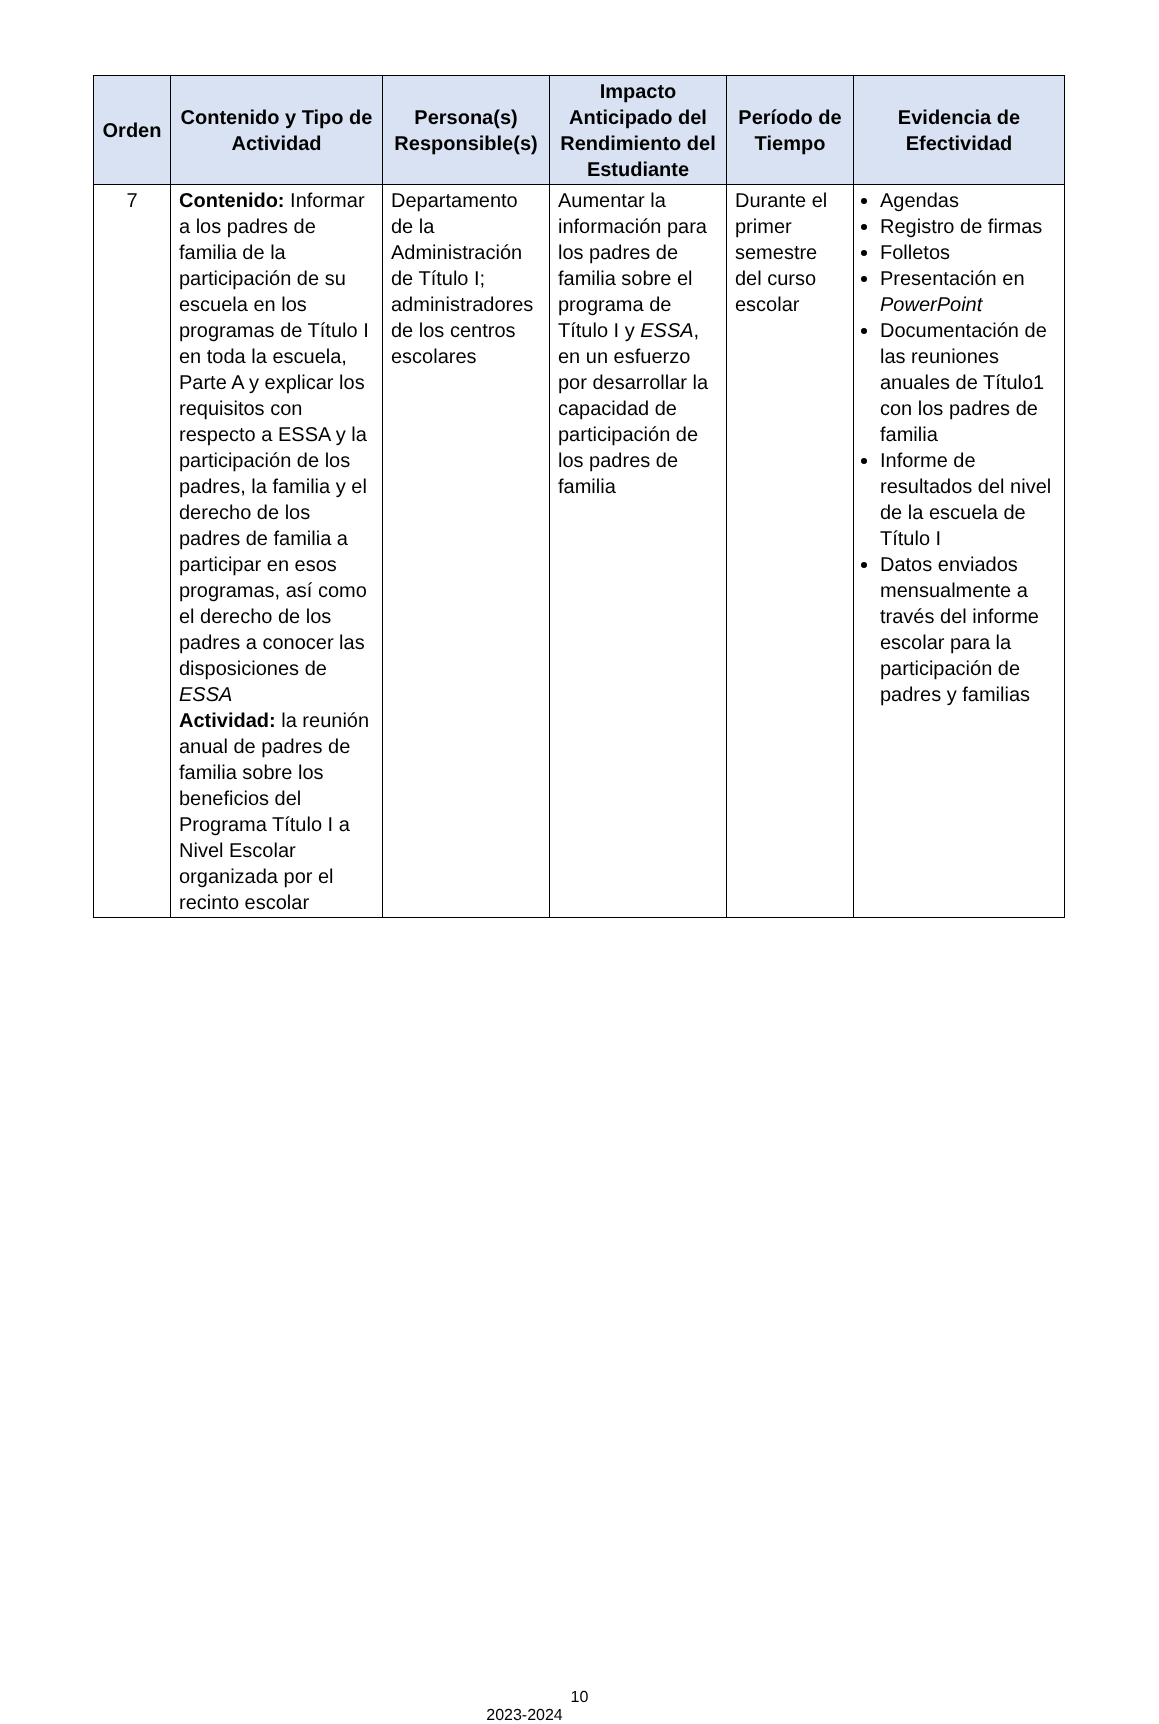| Orden | Contenido y Tipo de Actividad | Persona(s) Responsible(s) | Impacto Anticipado del Rendimiento del Estudiante | Período de Tiempo | Evidencia de Efectividad |
| --- | --- | --- | --- | --- | --- |
| 7 | Contenido: Informar a los padres de familia de la participación de su escuela en los programas de Título I en toda la escuela, Parte A y explicar los requisitos con respecto a ESSA y la participación de los padres, la familia y el derecho de los padres de familia a participar en esos programas, así como el derecho de los padres a conocer las disposiciones de ESSA Actividad: la reunión anual de padres de familia sobre los beneficios del Programa Título I a Nivel Escolar organizada por el recinto escolar | Departamento de la Administración de Título I; administradores de los centros escolares | Aumentar la información para los padres de familia sobre el programa de Título I y ESSA , en un esfuerzo por desarrollar la capacidad de participación de los padres de familia | Durante el primer semestre del curso escolar | Agendas Registro de firmas Folletos Presentación en PowerPoint Documentación de las reuniones anuales de Título1 con los padres de familia Informe de resultados del nivel de la escuela de Título I Datos enviados mensualmente a través del informe escolar para la participación de padres y familias |
10
2023-2024